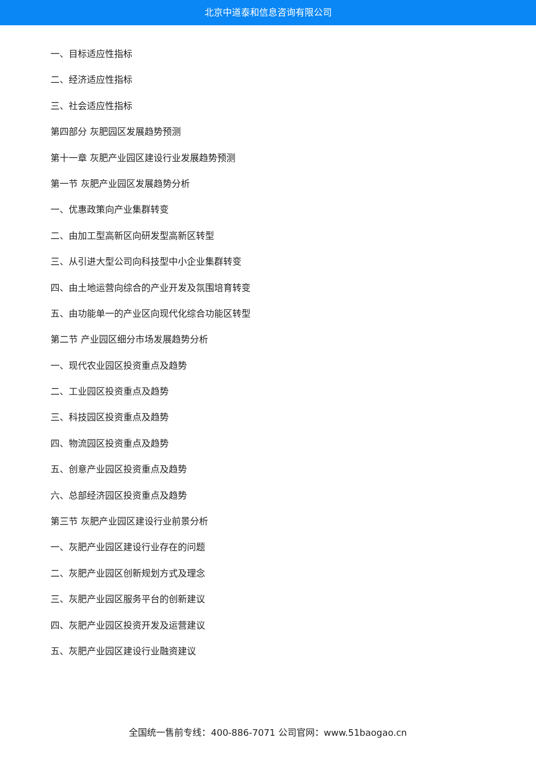北京中道泰和信息咨询有限公司
一、目标适应性指标
二、经济适应性指标
三、社会适应性指标
第四部分 灰肥园区发展趋势预测
第十一章 灰肥产业园区建设行业发展趋势预测
第一节 灰肥产业园区发展趋势分析
一、优惠政策向产业集群转变
二、由加工型高新区向研发型高新区转型
三、从引进大型公司向科技型中小企业集群转变
四、由土地运营向综合的产业开发及氛围培育转变
五、由功能单一的产业区向现代化综合功能区转型
第二节 产业园区细分市场发展趋势分析
一、现代农业园区投资重点及趋势
二、工业园区投资重点及趋势
三、科技园区投资重点及趋势
四、物流园区投资重点及趋势
五、创意产业园区投资重点及趋势
六、总部经济园区投资重点及趋势
第三节 灰肥产业园区建设行业前景分析
一、灰肥产业园区建设行业存在的问题
二、灰肥产业园区创新规划方式及理念
三、灰肥产业园区服务平台的创新建议
四、灰肥产业园区投资开发及运营建议
五、灰肥产业园区建设行业融资建议
全国统一售前专线：400-886-7071 公司官网：www.51baogao.cn